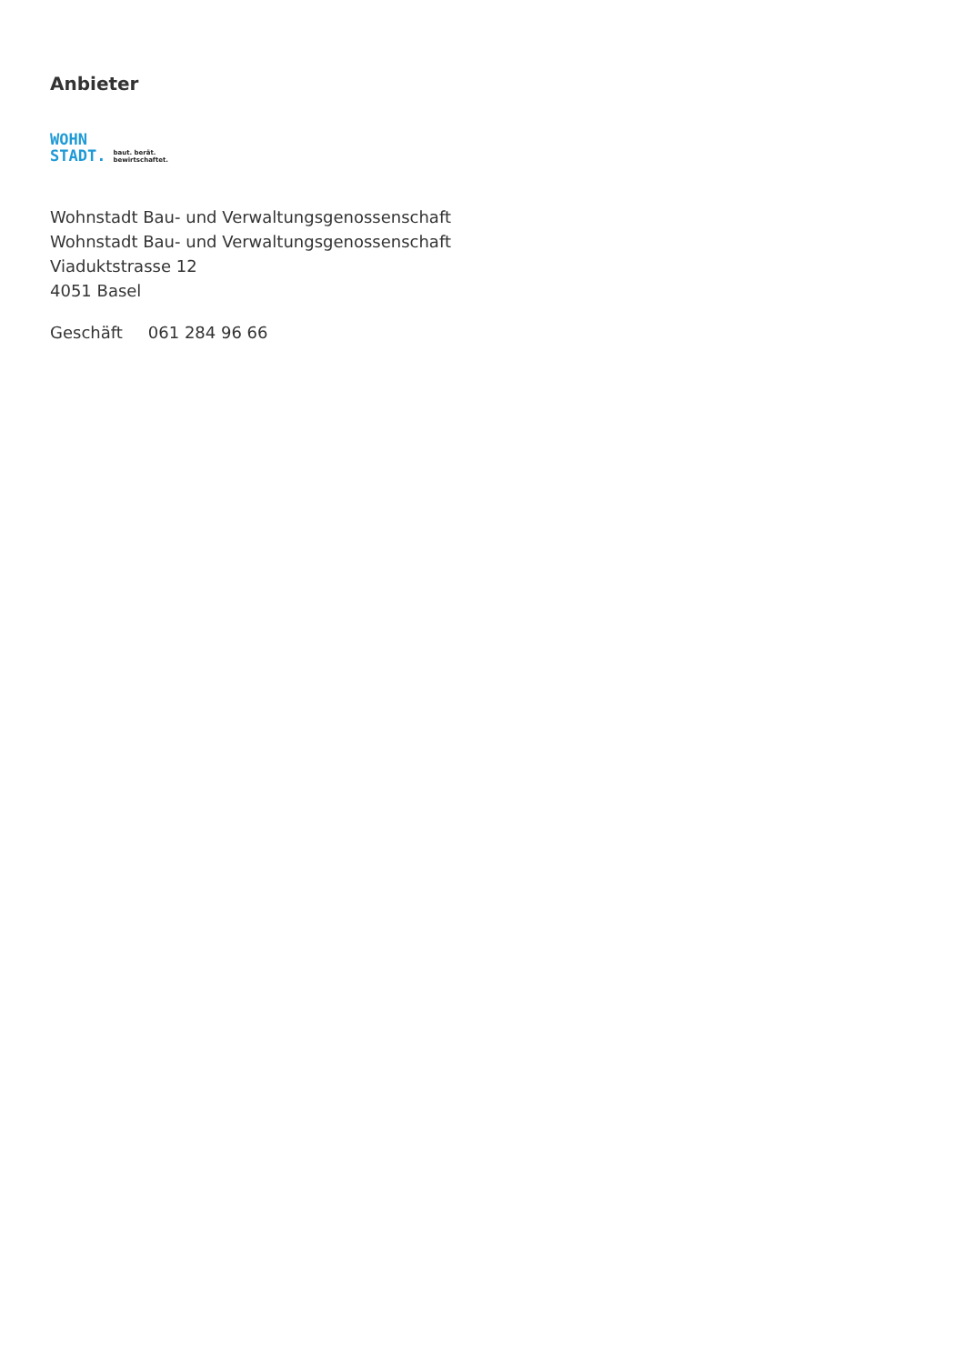Anbieter
WOHN
STADT.
baut. berät.
bewirtschaftet.
Wohnstadt Bau- und Verwaltungsgenossenschaft
Wohnstadt Bau- und Verwaltungsgenossenschaft
Viaduktstrasse 12
4051 Basel
Geschäft 061 284 96 66